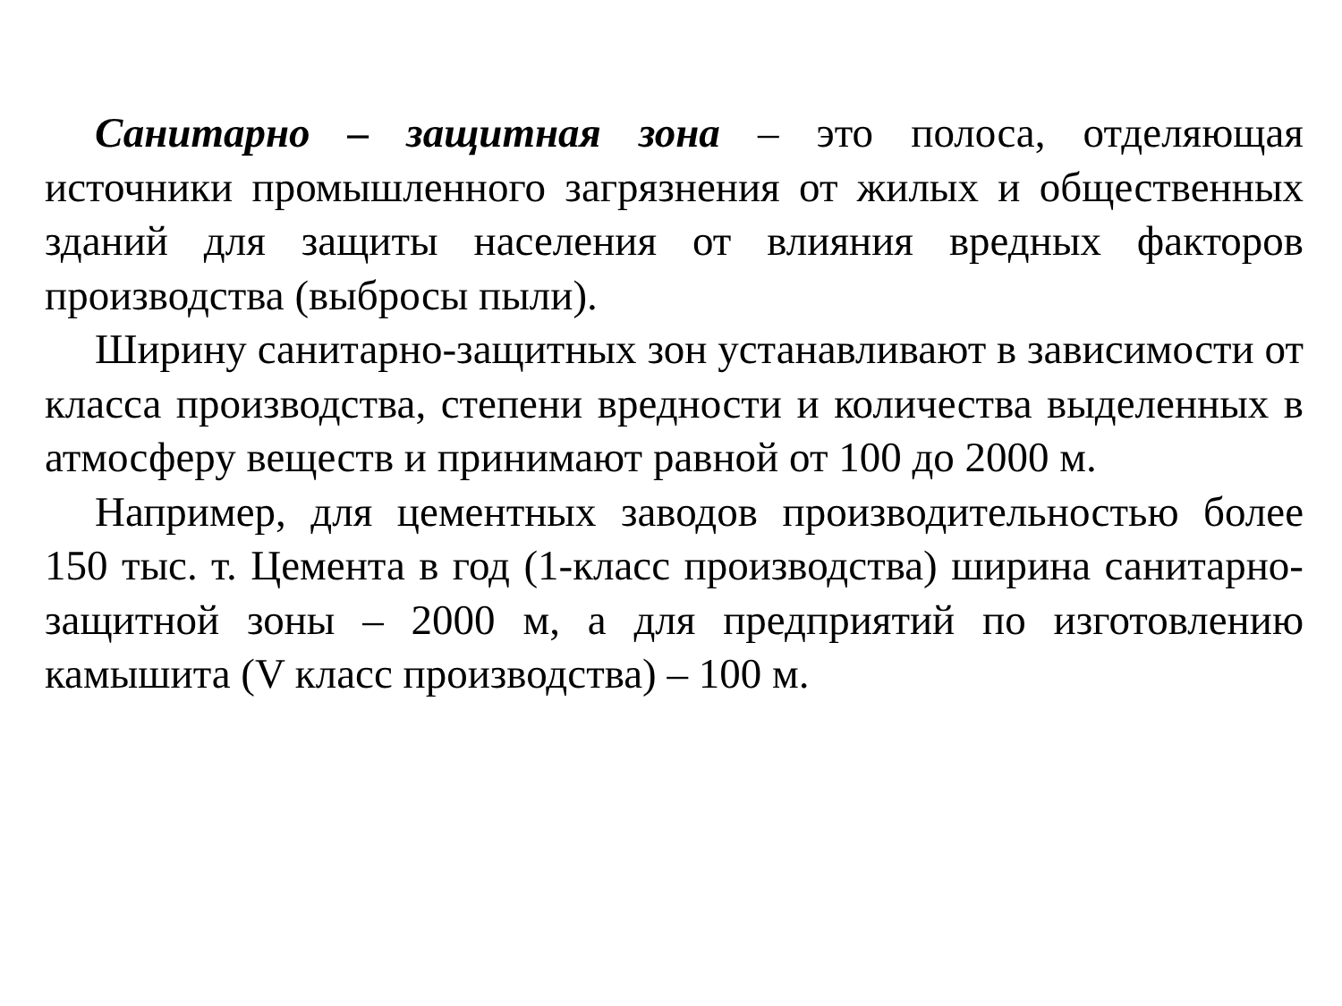Санитарно – защитная зона – это полоса, отделяющая источники промышленного загрязнения от жилых и общественных зданий для защиты населения от влияния вредных факторов производства (выбросы пыли).
Ширину санитарно-защитных зон устанавливают в зависимости от класса производства, степени вредности и количества выделенных в атмосферу веществ и принимают равной от 100 до 2000 м.
Например, для цементных заводов производительностью более 150 тыс. т. Цемента в год (1-класс производства) ширина санитарно-защитной зоны – 2000 м, а для предприятий по изготовлению камышита (V класс производства) – 100 м.